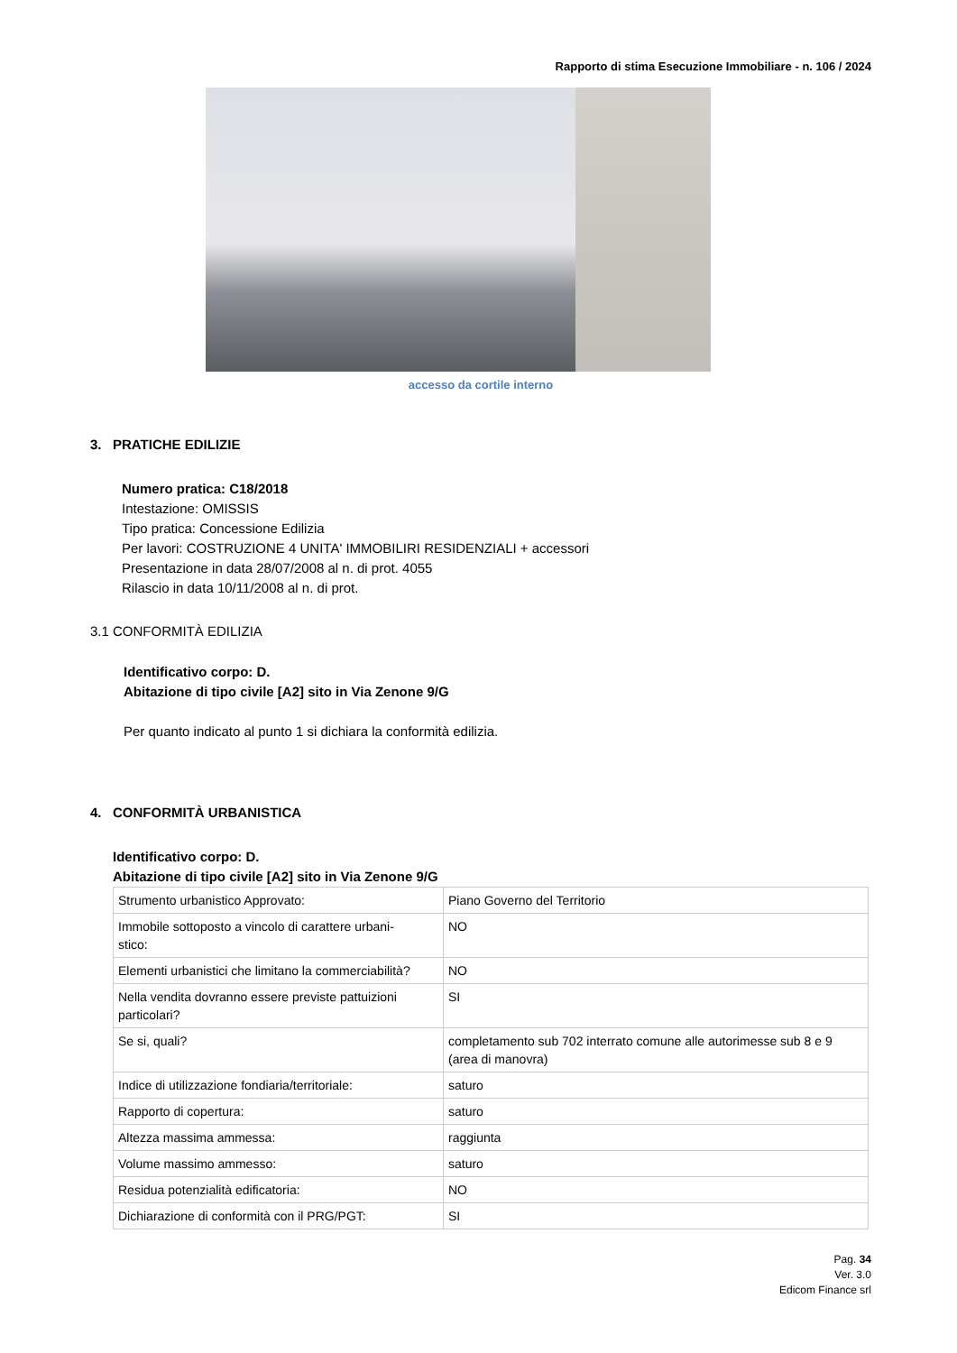Rapporto di stima Esecuzione Immobiliare - n. 106 / 2024
accesso da cortile interno
3. PRATICHE EDILIZIE
Numero pratica: C18/2018
Intestazione: OMISSIS
Tipo pratica: Concessione Edilizia
Per lavori: COSTRUZIONE 4 UNITA' IMMOBILIRI RESIDENZIALI + accessori
Presentazione in data 28/07/2008 al n. di prot. 4055
Rilascio in data 10/11/2008 al n. di prot.
3.1 CONFORMITÀ EDILIZIA
Identificativo corpo: D.
Abitazione di tipo civile [A2] sito in Via Zenone 9/G
Per quanto indicato al punto 1 si dichiara la conformità edilizia.
4. CONFORMITÀ URBANISTICA
Identificativo corpo: D.
Abitazione di tipo civile [A2] sito in Via Zenone 9/G
| Strumento urbanistico Approvato: | Piano Governo del Territorio |
| Immobile sottoposto a vincolo di carattere urbani- stico: | NO |
| Elementi urbanistici che limitano la commerciabilità? | NO |
| Nella vendita dovranno essere previste pattuizioni particolari? | SI |
| Se si, quali? | completamento sub 702 interrato comune alle autorimesse sub 8 e 9 (area di manovra) |
| Indice di utilizzazione fondiaria/territoriale: | saturo |
| Rapporto di copertura: | saturo |
| Altezza massima ammessa: | raggiunta |
| Volume massimo ammesso: | saturo |
| Residua potenzialità edificatoria: | NO |
| Dichiarazione di conformità con il PRG/PGT: | SI |
Pag. 34
Ver. 3.0
Edicom Finance srl